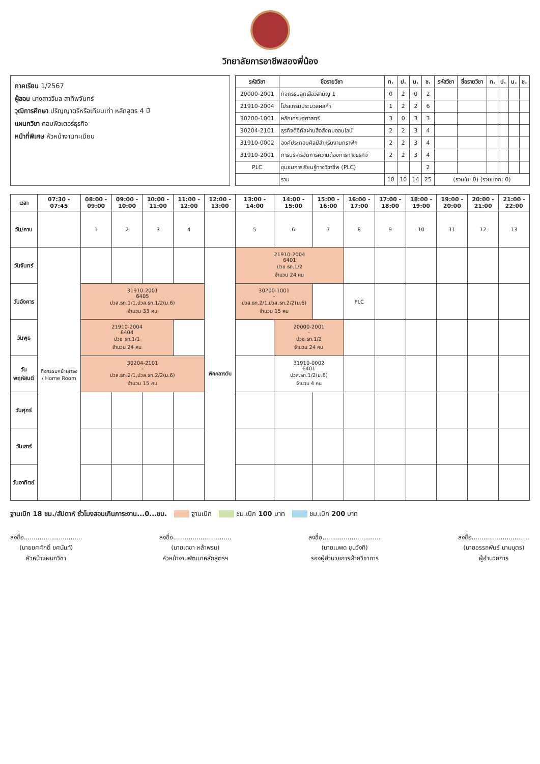วิทยาลัยการอาชีพสองพี่น้อง
ภาคเรียน 1/2567
ผู้สอน นางสาววิมล สาทิพจันทร์
วุฒิการศึกษา ปริญญาตรีหรือเทียบเท่า หลักสูตร 4 ปี
แผนกวิชา คอมพิวเตอร์ธุรกิจ
หน้าที่พิเศษ หัวหน้างานทะเบียน
| รหัสวิชา | ชื่อรายวิชา | ท. | ป. | น. | ช. | รหัสวิชา | ชื่อรายวิชา | ท. | ป. | น. | ช. |
| --- | --- | --- | --- | --- | --- | --- | --- | --- | --- | --- | --- |
| 20000-2001 | กิจกรรมลูกเสือวิสามัญ 1 | 0 | 2 | 0 | 2 | | | | | | |
| 21910-2004 | โปรแกรมประมวลผลคำ | 1 | 2 | 2 | 6 | | | | | | |
| 30200-1001 | หลักเศรษฐศาสตร์ | 3 | 0 | 3 | 3 | | | | | | |
| 30204-2101 | ธุรกิจดิจิทัลผ่านสื่อสังคมออนไลน์ | 2 | 2 | 3 | 4 | | | | | | |
| 31910-0002 | องค์ประกอบศิลป์สำหรับงานกราฟิก | 2 | 2 | 3 | 4 | | | | | | |
| 31910-2001 | การบริหารจัดการความต้องการทางธุรกิจ | 2 | 2 | 3 | 4 | | | | | | |
| PLC | ชุมชนการเรียนรู้ทางวิชาชีพ (PLC) | | | | 2 | | | | | | |
| | รวม | 10 | 10 | 14 | 25 | (รวมใน: 0) (รวมนอก: 0) | | | | | |
| เวลา | 07:30 - 07:45 | 08:00 - 09:00 | 09:00 - 10:00 | 10:00 - 11:00 | 11:00 - 12:00 | 12:00 - 13:00 | 13:00 - 14:00 | 14:00 - 15:00 | 15:00 - 16:00 | 16:00 - 17:00 | 17:00 - 18:00 | 18:00 - 19:00 | 19:00 - 20:00 | 20:00 - 21:00 | 21:00 - 22:00 |
| --- | --- | --- | --- | --- | --- | --- | --- | --- | --- | --- | --- | --- | --- | --- | --- |
| วัน/คาบ | | 1 | 2 | 3 | 4 | | 5 | 6 | 7 | 8 | 9 | 10 | 11 | 12 | 13 |
| วันจันทร์ | กิจกรรมหน้าเสาธง / Home Room | | | | | พักกลางวัน | 21910-2004 6401 ปวช ธท.1/2 จำนวน 24 คน | | | | | | | | |
| วันอังคาร | | 31910-2001 6405 ปวส.ธท.1/1,ปวส.ธท.1/2(ม.6) จำนวน 33 คน | | | | | 30200-1001 - ปวส.ธท.2/1,ปวส.ธท.2/2(ม.6) จำนวน 15 คน | | | PLC | | | | | |
| วันพุธ | | 21910-2004 6404 ปวช ธท.1/1 จำนวน 24 คน | | | | | | 20000-2001 - ปวช ธท.1/2 จำนวน 24 คน | | | | | | | |
| วันพฤหัสบดี | | 30204-2101 - ปวส.ธท.2/1,ปวส.ธท.2/2(ม.6) จำนวน 15 คน | | | | | | 31910-0002 6401 ปวส.ธท.1/2(ม.6) จำนวน 4 คน | | | | | | | |
| วันศุกร์ | | | | | | | | | | | | | | | |
| วันเสาร์ | | | | | | | | | | | | | | | |
| วันอาทิตย์ | | | | | | | | | | | | | | | |
ฐานเบิก 18 ชม./สัปดาห์ ชั่วโมงสอนเกินภาระงาน...0...ชม. ฐานเบิก ชม.เบิก 100 บาท ชม.เบิก 200 บาท
ลงชื่อ..............................
(นายยศศักดิ์ ยศนันท์)
หัวหน้าแผนกวิชา
ลงชื่อ..............................
(นายเดชา หล้าพรม)
หัวหน้างานพัฒนาหลักสูตรฯ
ลงชื่อ..............................
(นายเนพด ขุนวังทิ)
รองผู้อำนวยการฝ่ายวิชาการ
ลงชื่อ..............................
(นายอรรถพันธ์ นามบุตร)
ผู้อำนวยการ